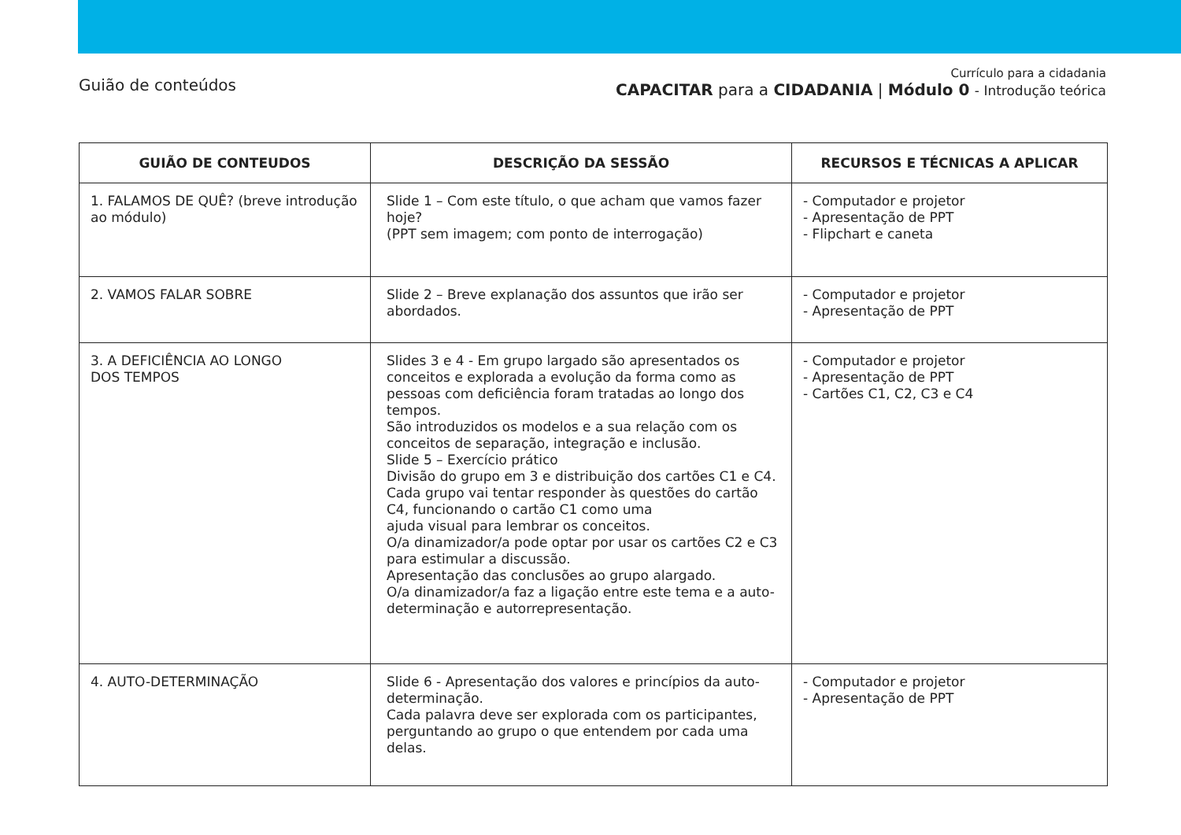Guião de conteúdos
Currículo para a cidadania
CAPACITAR para a CIDADANIA | Módulo 0 - Introdução teórica
| GUIÃO DE CONTEUDOS | DESCRIÇÃO DA SESSÃO | RECURSOS E TÉCNICAS A APLICAR |
| --- | --- | --- |
| 1. FALAMOS DE QUÊ? (breve introdução ao módulo) | Slide 1 – Com este título, o que acham que vamos fazer hoje? (PPT sem imagem; com ponto de interrogação) | - Computador e projetor - Apresentação de PPT - Flipchart e caneta |
| 2. VAMOS FALAR SOBRE | Slide 2 – Breve explanação dos assuntos que irão ser abordados. | - Computador e projetor - Apresentação de PPT |
| 3. A DEFICIÊNCIA AO LONGO DOS TEMPOS | Slides 3 e 4 - Em grupo largado são apresentados os conceitos e explorada a evolução da forma como as pessoas com deficiência foram tratadas ao longo dos tempos. São introduzidos os modelos e a sua relação com os conceitos de separação, integração e inclusão. Slide 5 – Exercício prático Divisão do grupo em 3 e distribuição dos cartões C1 e C4. Cada grupo vai tentar responder às questões do cartão C4, funcionando o cartão C1 como uma ajuda visual para lembrar os conceitos. O/a dinamizador/a pode optar por usar os cartões C2 e C3 para estimular a discussão. Apresentação das conclusões ao grupo alargado. O/a dinamizador/a faz a ligação entre este tema e a auto-determinação e autorrepresentação. | - Computador e projetor - Apresentação de PPT - Cartões C1, C2, C3 e C4 |
| 4. AUTO-DETERMINAÇÃO | Slide 6 - Apresentação dos valores e princípios da auto-determinação. Cada palavra deve ser explorada com os participantes, perguntando ao grupo o que entendem por cada uma delas. | - Computador e projetor - Apresentação de PPT |